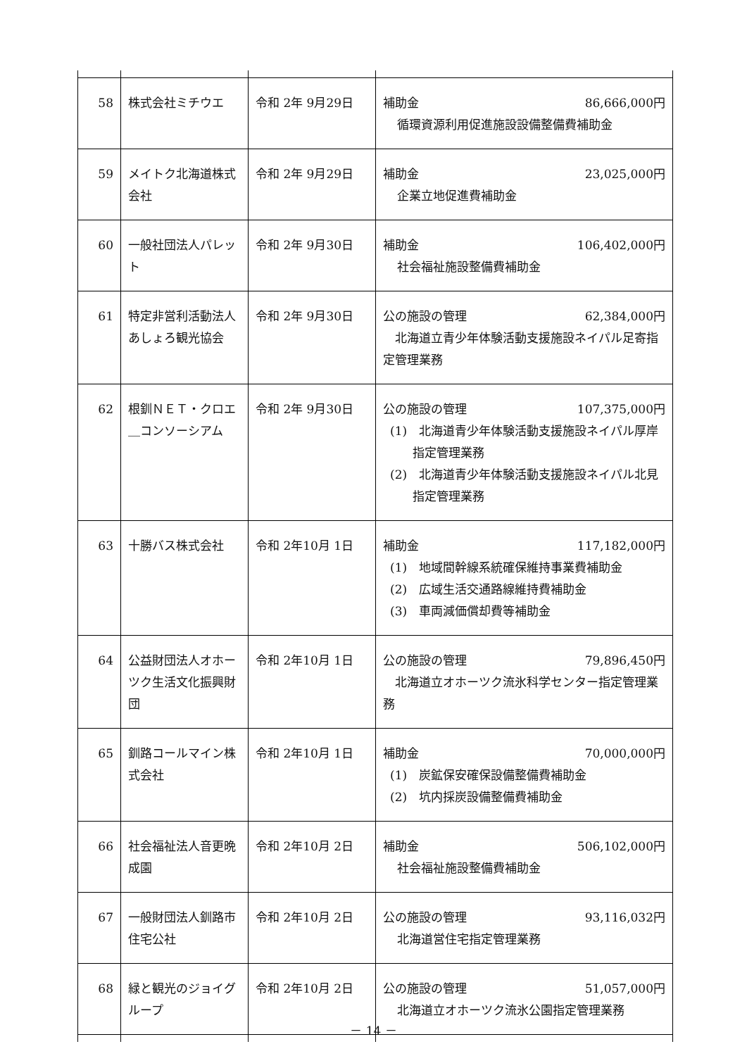| 58 | 株式会社ミチウエ | 令和 2年 9月29日 | 補助金 86,666,000円 循環資源利用促進施設設備整備費補助金 |
| 59 | メイトク北海道株式会社 | 令和 2年 9月29日 | 補助金 23,025,000円 企業立地促進費補助金 |
| 60 | 一般社団法人パレット | 令和 2年 9月30日 | 補助金 106,402,000円 社会福祉施設整備費補助金 |
| 61 | 特定非営利活動法人あしょろ観光協会 | 令和 2年 9月30日 | 公の施設の管理 62,384,000円 北海道立青少年体験活動支援施設ネイパル足寄指定管理業務 |
| 62 | 根釧ＮＥＴ・クロエ＿コンソーシアム | 令和 2年 9月30日 | 公の施設の管理 107,375,000円 (1) 北海道青少年体験活動支援施設ネイパル厚岸指定管理業務 (2) 北海道青少年体験活動支援施設ネイパル北見指定管理業務 |
| 63 | 十勝バス株式会社 | 令和 2年10月 1日 | 補助金 117,182,000円 (1) 地域間幹線系統確保維持事業費補助金 (2) 広域生活交通路線維持費補助金 (3) 車両減価償却費等補助金 |
| 64 | 公益財団法人オホーツク生活文化振興財団 | 令和 2年10月 1日 | 公の施設の管理 79,896,450円 北海道立オホーツク流氷科学センター指定管理業務 |
| 65 | 釧路コールマイン株式会社 | 令和 2年10月 1日 | 補助金 70,000,000円 (1) 炭鉱保安確保設備整備費補助金 (2) 坑内採炭設備整備費補助金 |
| 66 | 社会福祉法人音更晩成園 | 令和 2年10月 2日 | 補助金 506,102,000円 社会福祉施設整備費補助金 |
| 67 | 一般財団法人釧路市住宅公社 | 令和 2年10月 2日 | 公の施設の管理 93,116,032円 北海道営住宅指定管理業務 |
| 68 | 緑と観光のジョイグループ | 令和 2年10月 2日 | 公の施設の管理 51,057,000円 北海道立オホーツク流氷公園指定管理業務 |
－ 14 －